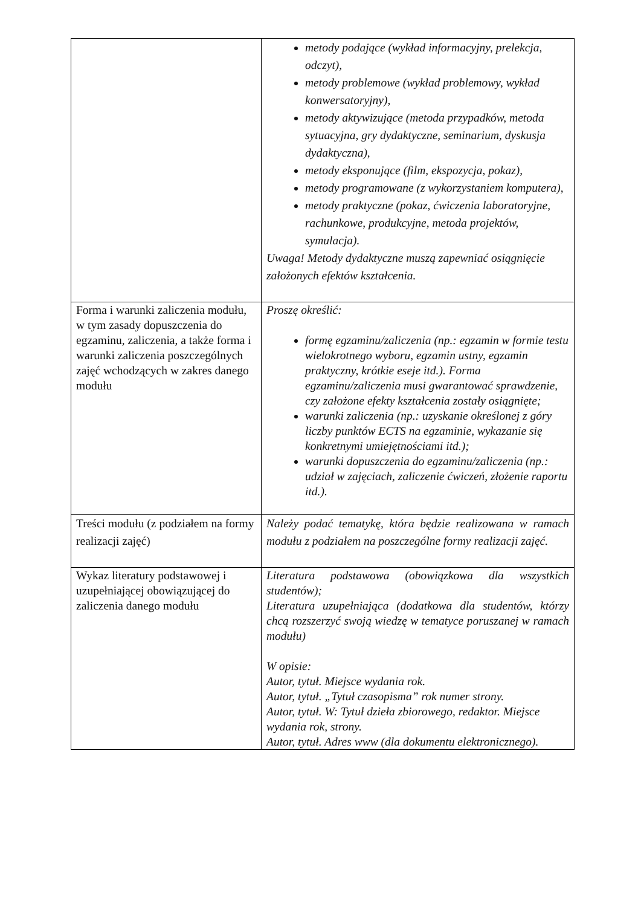| | metody podające (wykład informacyjny, prelekcja, odczyt), metody problemowe (wykład problemowy, wykład konwersatoryjny), metody aktywizujące (metoda przypadków, metoda sytuacyjna, gry dydaktyczne, seminarium, dyskusja dydaktyczna), metody eksponujące (film, ekspozycja, pokaz), metody programowane (z wykorzystaniem komputera), metody praktyczne (pokaz, ćwiczenia laboratoryjne, rachunkowe, produkcyjne, metoda projektów, symulacja). Uwaga! Metody dydaktyczne muszą zapewniać osiągnięcie założonych efektów kształcenia. |
| Forma i warunki zaliczenia modułu, w tym zasady dopuszczenia do egzaminu, zaliczenia, a także forma i warunki zaliczenia poszczególnych zajęć wchodzących w zakres danego modułu | Proszę określić: formę egzaminu/zaliczenia (np.: egzamin w formie testu wielokrotnego wyboru, egzamin ustny, egzamin praktyczny, krótkie eseje itd.). Forma egzaminu/zaliczenia musi gwarantować sprawdzenie, czy założone efekty kształcenia zostały osiągnięte; warunki zaliczenia (np.: uzyskanie określonej z góry liczby punktów ECTS na egzaminie, wykazanie się konkretnymi umiejętnościami itd.); warunki dopuszczenia do egzaminu/zaliczenia (np.: udział w zajęciach, zaliczenie ćwiczeń, złożenie raportu itd.). |
| Treści modułu (z podziałem na formy realizacji zajęć) | Należy podać tematykę, która będzie realizowana w ramach modułu z podziałem na poszczególne formy realizacji zajęć. |
| Wykaz literatury podstawowej i uzupełniającej obowiązującej do zaliczenia danego modułu | Literatura podstawowa (obowiązkowa dla wszystkich studentów); Literatura uzupełniająca (dodatkowa dla studentów, którzy chcą rozszerzyć swoją wiedzę w tematyce poruszanej w ramach modułu) W opisie: Autor, tytuł. Miejsce wydania rok. Autor, tytuł. „Tytuł czasopisma” rok numer strony. Autor, tytuł. W: Tytuł dzieła zbiorowego, redaktor. Miejsce wydania rok, strony. Autor, tytuł. Adres www (dla dokumentu elektronicznego). |